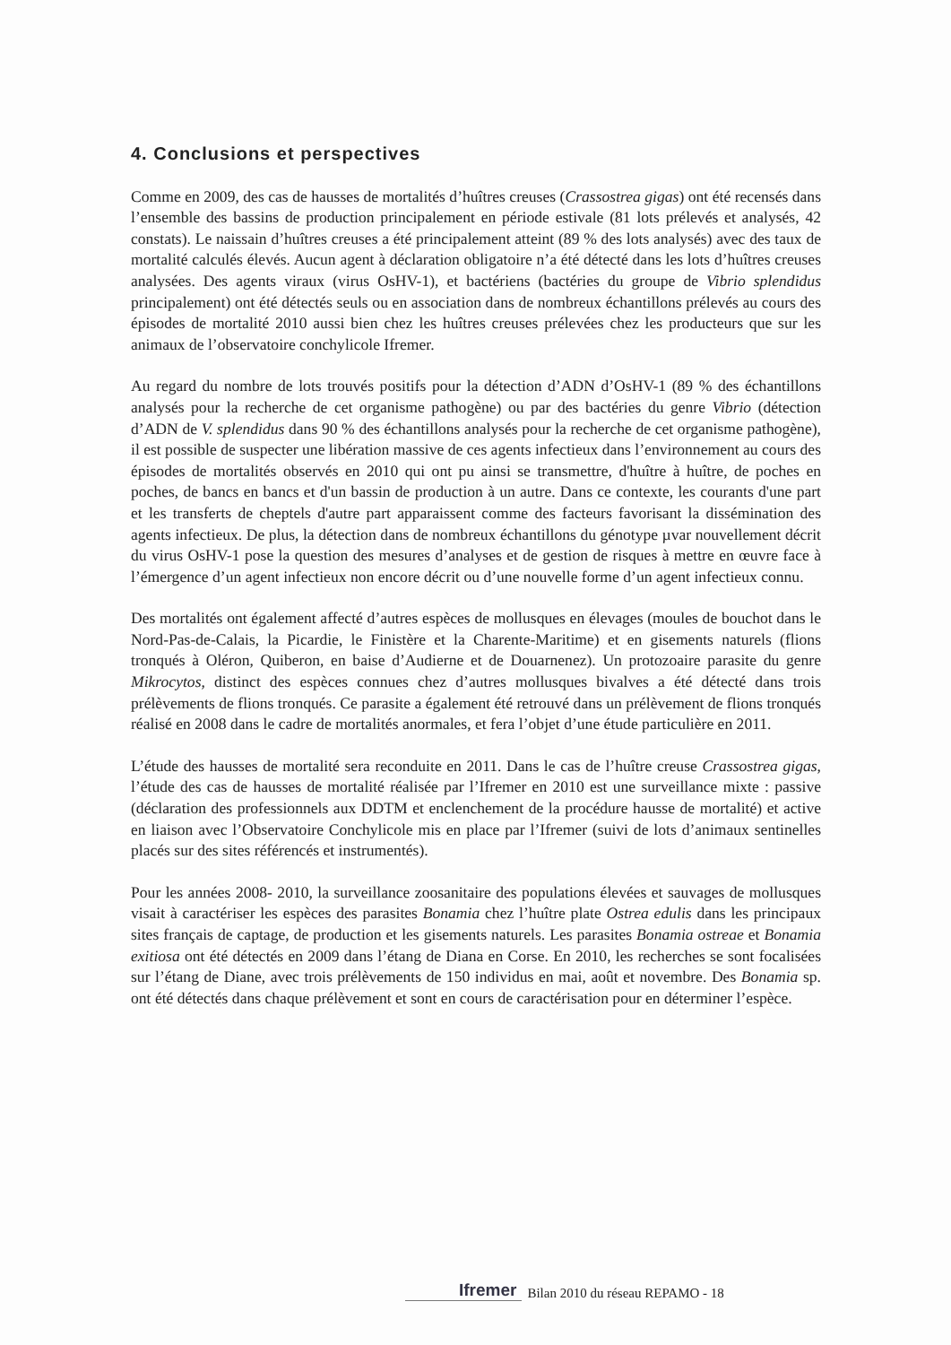4. Conclusions et perspectives
Comme en 2009, des cas de hausses de mortalités d’huîtres creuses (Crassostrea gigas) ont été recensés dans l’ensemble des bassins de production principalement en période estivale (81 lots prélevés et analysés, 42 constats). Le naissain d’huîtres creuses a été principalement atteint (89 % des lots analysés) avec des taux de mortalité calculés élevés. Aucun agent à déclaration obligatoire n’a été détecté dans les lots d’huîtres creuses analysées. Des agents viraux (virus OsHV-1), et bactériens (bactéries du groupe de Vibrio splendidus principalement) ont été détectés seuls ou en association dans de nombreux échantillons prélevés au cours des épisodes de mortalité 2010 aussi bien chez les huîtres creuses prélevées chez les producteurs que sur les animaux de l’observatoire conchylicole Ifremer.
Au regard du nombre de lots trouvés positifs pour la détection d’ADN d’OsHV-1 (89 % des échantillons analysés pour la recherche de cet organisme pathogène) ou par des bactéries du genre Vibrio (détection d’ADN de V. splendidus dans 90 % des échantillons analysés pour la recherche de cet organisme pathogène), il est possible de suspecter une libération massive de ces agents infectieux dans l’environnement au cours des épisodes de mortalités observés en 2010 qui ont pu ainsi se transmettre, d'huître à huître, de poches en poches, de bancs en bancs et d'un bassin de production à un autre. Dans ce contexte, les courants d'une part et les transferts de cheptels d'autre part apparaissent comme des facteurs favorisant la dissémination des agents infectieux. De plus, la détection dans de nombreux échantillons du génotype µvar nouvellement décrit du virus OsHV-1 pose la question des mesures d’analyses et de gestion de risques à mettre en œuvre face à l’émergence d’un agent infectieux non encore décrit ou d’une nouvelle forme d’un agent infectieux connu.
Des mortalités ont également affecté d’autres espèces de mollusques en élevages (moules de bouchot dans le Nord-Pas-de-Calais, la Picardie, le Finistère et la Charente-Maritime) et en gisements naturels (flions tronqués à Oléron, Quiberon, en baise d’Audierne et de Douarnenez). Un protozoaire parasite du genre Mikrocytos, distinct des espèces connues chez d’autres mollusques bivalves a été détecté dans trois prélèvements de flions tronqués. Ce parasite a également été retrouvé dans un prélèvement de flions tronqués réalisé en 2008 dans le cadre de mortalités anormales, et fera l’objet d’une étude particulière en 2011.
L’étude des hausses de mortalité sera reconduite en 2011. Dans le cas de l’huître creuse Crassostrea gigas, l’étude des cas de hausses de mortalité réalisée par l’Ifremer en 2010 est une surveillance mixte : passive (déclaration des professionnels aux DDTM et enclenchement de la procédure hausse de mortalité) et active en liaison avec l’Observatoire Conchylicole mis en place par l’Ifremer (suivi de lots d’animaux sentinelles placés sur des sites référencés et instrumentés).
Pour les années 2008- 2010, la surveillance zoosanitaire des populations élevées et sauvages de mollusques visait à caractériser les espèces des parasites Bonamia chez l’huître plate Ostrea edulis dans les principaux sites français de captage, de production et les gisements naturels. Les parasites Bonamia ostreae et Bonamia exitiosa ont été détectés en 2009 dans l’étang de Diana en Corse. En 2010, les recherches se sont focalisées sur l’étang de Diane, avec trois prélèvements de 150 individus en mai, août et novembre. Des Bonamia sp. ont été détectés dans chaque prélèvement et sont en cours de caractérisation pour en déterminer l’espèce.
Ifremer Bilan 2010 du réseau REPAMO - 18